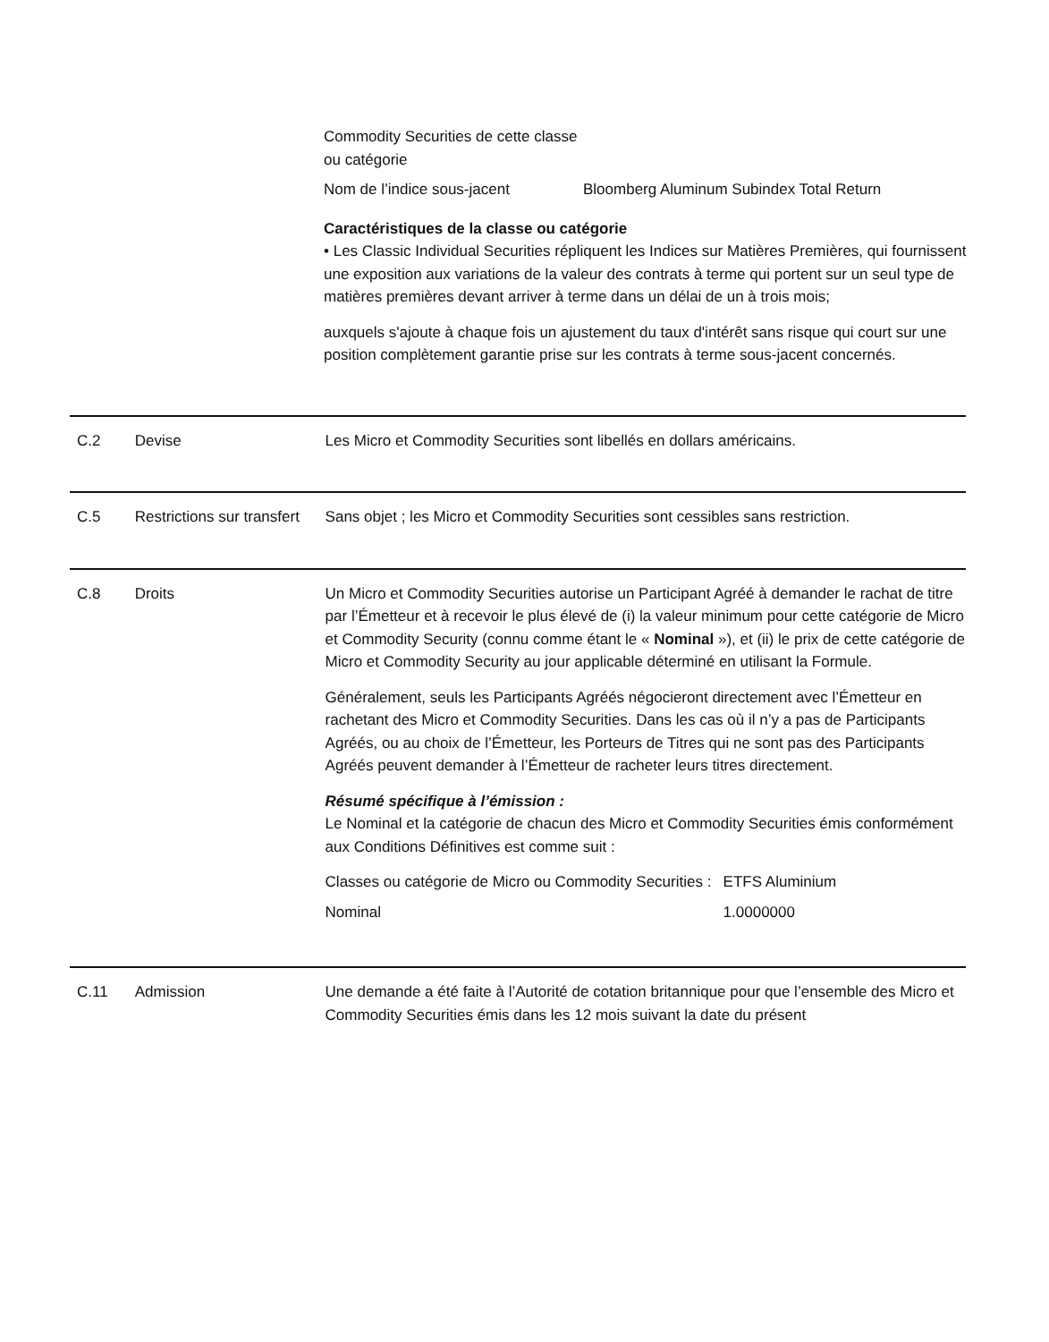| Commodity Securities de cette classe ou catégorie | |
| Nom de l’indice sous-jacent | Bloomberg Aluminum Subindex Total Return |
Caractéristiques de la classe ou catégorie
• Les Classic Individual Securities répliquent les Indices sur Matières Premières, qui fournissent une exposition aux variations de la valeur des contrats à terme qui portent sur un seul type de matières premières devant arriver à terme dans un délai de un à trois mois;
auxquels s'ajoute à chaque fois un ajustement du taux d'intérêt sans risque qui court sur une position complètement garantie prise sur les contrats à terme sous-jacent concernés.
C.2 Devise Les Micro et Commodity Securities sont libellés en dollars américains.
C.5 Restrictions sur transfert
Sans objet ; les Micro et Commodity Securities sont cessibles sans restriction.
C.8 Droits Un Micro et Commodity Securities autorise un Participant Agréé à demander le rachat de titre par l’Émetteur et à recevoir le plus élevé de (i) la valeur minimum pour cette catégorie de Micro et Commodity Security (connu comme étant le « Nominal »), et (ii) le prix de cette catégorie de Micro et Commodity Security au jour applicable déterminé en utilisant la Formule.
Généralement, seuls les Participants Agréés négocieront directement avec l’Émetteur en rachetant des Micro et Commodity Securities. Dans les cas où il n’y a pas de Participants Agréés, ou au choix de l’Émetteur, les Porteurs de Titres qui ne sont pas des Participants Agréés peuvent demander à l’Émetteur de racheter leurs titres directement.
Résumé spécifique à l’émission :
Le Nominal et la catégorie de chacun des Micro et Commodity Securities émis conformément aux Conditions Définitives est comme suit :
| Classes ou catégorie de Micro ou Commodity Securities : | ETFS Aluminium |
| Nominal | 1.0000000 |
C.11 Admission Une demande a été faite à l’Autorité de cotation britannique pour que l’ensemble des Micro et Commodity Securities émis dans les 12 mois suivant la date du présent